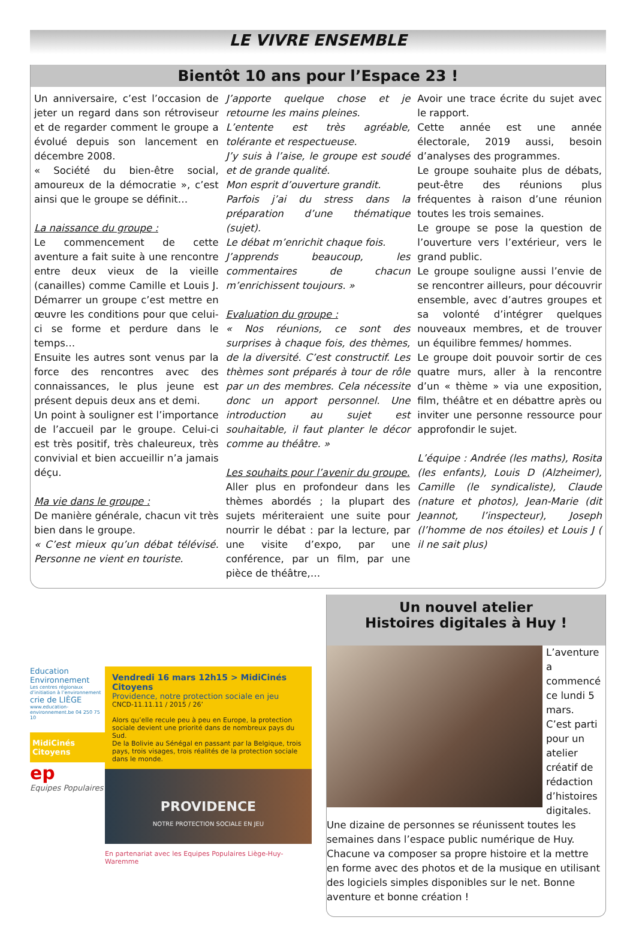LE VIVRE ENSEMBLE
Bientôt 10 ans pour l’Espace 23 !
Un anniversaire, c’est l’occasion de jeter un regard dans son rétroviseur et de regarder comment le groupe a évolué depuis son lancement en décembre 2008.
« Société du bien-être social, amoureux de la démocratie », c’est ainsi que le groupe se définit…
La naissance du groupe :
Le commencement de cette aventure a fait suite à une rencontre entre deux vieux de la vieille (canailles) comme Camille et Louis J. Démarrer un groupe c’est mettre en œuvre les conditions pour que celui-ci se forme et perdure dans le temps…
Ensuite les autres sont venus par la force des rencontres avec des connaissances, le plus jeune est présent depuis deux ans et demi.
Un point à souligner est l’importance de l’accueil par le groupe. Celui-ci est très positif, très chaleureux, très convivial et bien accueillir n’a jamais déçu.
Ma vie dans le groupe :
De manière générale, chacun vit très bien dans le groupe.
« C’est mieux qu’un débat télévisé. Personne ne vient en touriste.
J’apporte quelque chose et je retourne les mains pleines.
L’entente est très agréable, tolérante et respectueuse.
J’y suis à l’aise, le groupe est soudé et de grande qualité.
Mon esprit d’ouverture grandit.
Parfois j’ai du stress dans la préparation d’une thématique (sujet).
Le débat m’enrichit chaque fois.
J’apprends beaucoup, les commentaires de chacun m’enrichissent toujours. »
Evaluation du groupe :
« Nos réunions, ce sont des surprises à chaque fois, des thèmes, de la diversité. C’est constructif. Les thèmes sont préparés à tour de rôle par un des membres. Cela nécessite donc un apport personnel. Une introduction au sujet est souhaitable, il faut planter le décor comme au théâtre. »
Les souhaits pour l’avenir du groupe.
Aller plus en profondeur dans les thèmes abordés ; la plupart des sujets mériteraient une suite pour nourrir le débat : par la lecture, par une visite d’expo, par une conférence, par un film, par une pièce de théâtre,…
Avoir une trace écrite du sujet avec le rapport.
Cette année est une année électorale, 2019 aussi, besoin d’analyses des programmes.
Le groupe souhaite plus de débats, peut-être des réunions plus fréquentes à raison d’une réunion toutes les trois semaines.
Le groupe se pose la question de l’ouverture vers l’extérieur, vers le grand public.
Le groupe souligne aussi l’envie de se rencontrer ailleurs, pour découvrir ensemble, avec d’autres groupes et sa volonté d’intégrer quelques nouveaux membres, et de trouver un équilibre femmes/ hommes.
Le groupe doit pouvoir sortir de ces quatre murs, aller à la rencontre d’un « thème » via une exposition, film, théâtre et en débattre après ou inviter une personne ressource pour approfondir le sujet.
L’équipe : Andrée (les maths), Rosita (les enfants), Louis D (Alzheimer), Camille (le syndicaliste), Claude (nature et photos), Jean-Marie (dit Jeannot, l’inspecteur), Joseph (l’homme de nos étoiles) et Louis J ( il ne sait plus)
Education Environnement
Les centres régionaux d’initiation à l’environnement
crie de LIÈGE
www.education-environnement.be 04 250 75 10
MidiCinés Citoyens
ep
Equipes Populaires
Vendredi 16 mars 12h15 > MidiCinés Citoyens
Providence, notre protection sociale en jeu
CNCD-11.11.11 / 2015 / 26’
Alors qu’elle recule peu à peu en Europe, la protection sociale devient une priorité dans de nombreux pays du Sud.
De la Bolivie au Sénégal en passant par la Belgique, trois pays, trois visages, trois réalités de la protection sociale dans le monde.
PROVIDENCE
NOTRE PROTECTION SOCIALE EN JEU
En partenariat avec les Equipes Populaires Liège-Huy-Waremme
Un nouvel atelier
Histoires digitales à Huy !
L’aventure a commencé ce lundi 5 mars. C’est parti pour un atelier créatif de rédaction d’histoires digitales. Une dizaine de personnes se réunissent toutes les semaines dans l’espace public numérique de Huy. Chacune va composer sa propre histoire et la mettre en forme avec des photos et de la musique en utilisant des logiciels simples disponibles sur le net. Bonne aventure et bonne création !